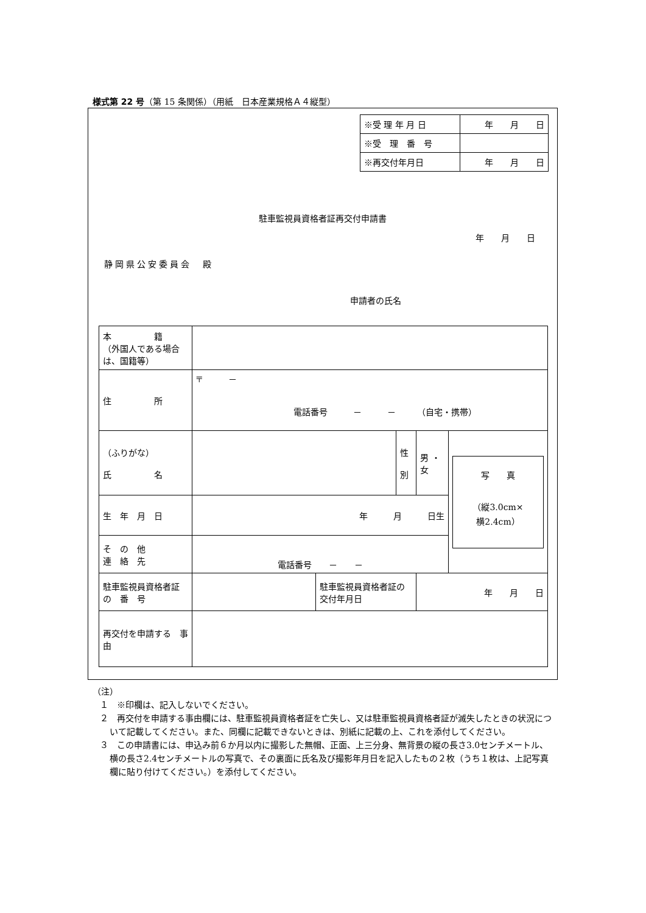様式第 22 号（第 15 条関係）（用紙　日本産業規格Ａ４縦型）
| ※受 理 年 月 日 | 年 月 日 |
| ※受 理 番 号 | |
| ※再交付年月日 | 年 月 日 |
駐車監視員資格者証再交付申請書
年　　月　　日
静岡県公安委員会　殿
申請者の氏名
| 本 籍 （外国人である場合は、国籍等） | | | | | |
| 住 所 | 〒 － 電話番号 － － （自宅・携帯） | | | | |
| （ふりがな） 氏 名 | | | 性 別 | 男 ・ 女 | 写 真 （縦3.0cm× 横2.4cm） |
| 生 年 月 日 | 年 月 日生 | | | | |
| そ の 他 連 絡 先 | 電話番号 － － | | | | |
| 駐車監視員資格者証 の 番 号 | | 駐車監視員資格者証の交付年月日 | | 年 月 日 | |
| 再交付を申請する 事 由 | | | | | |
（注）
１　※印欄は、記入しないでください。
２　再交付を申請する事由欄には、駐車監視員資格者証を亡失し、又は駐車監視員資格者証が滅失したときの状況について記載してください。また、同欄に記載できないときは、別紙に記載の上、これを添付してください。
３　この申請書には、申込み前６か月以内に撮影した無帽、正面、上三分身、無背景の縦の長さ3.0センチメートル、横の長さ2.4センチメートルの写真で、その裏面に氏名及び撮影年月日を記入したもの２枚（うち１枚は、上記写真欄に貼り付けてください。）を添付してください。